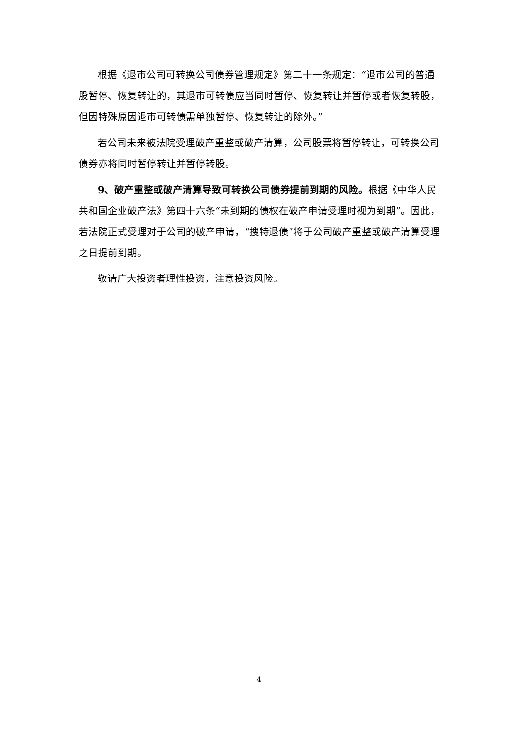根据《退市公司可转换公司债券管理规定》第二十一条规定：“退市公司的普通股暂停、恢复转让的，其退市可转债应当同时暂停、恢复转让并暂停或者恢复转股，但因特殊原因退市可转债需单独暂停、恢复转让的除外。”
若公司未来被法院受理破产重整或破产清算，公司股票将暂停转让，可转换公司债券亦将同时暂停转让并暂停转股。
9、破产重整或破产清算导致可转换公司债券提前到期的风险。根据《中华人民共和国企业破产法》第四十六条“未到期的债权在破产申请受理时视为到期”。因此，若法院正式受理对于公司的破产申请，“搜特退债”将于公司破产重整或破产清算受理之日提前到期。
敬请广大投资者理性投资，注意投资风险。
4